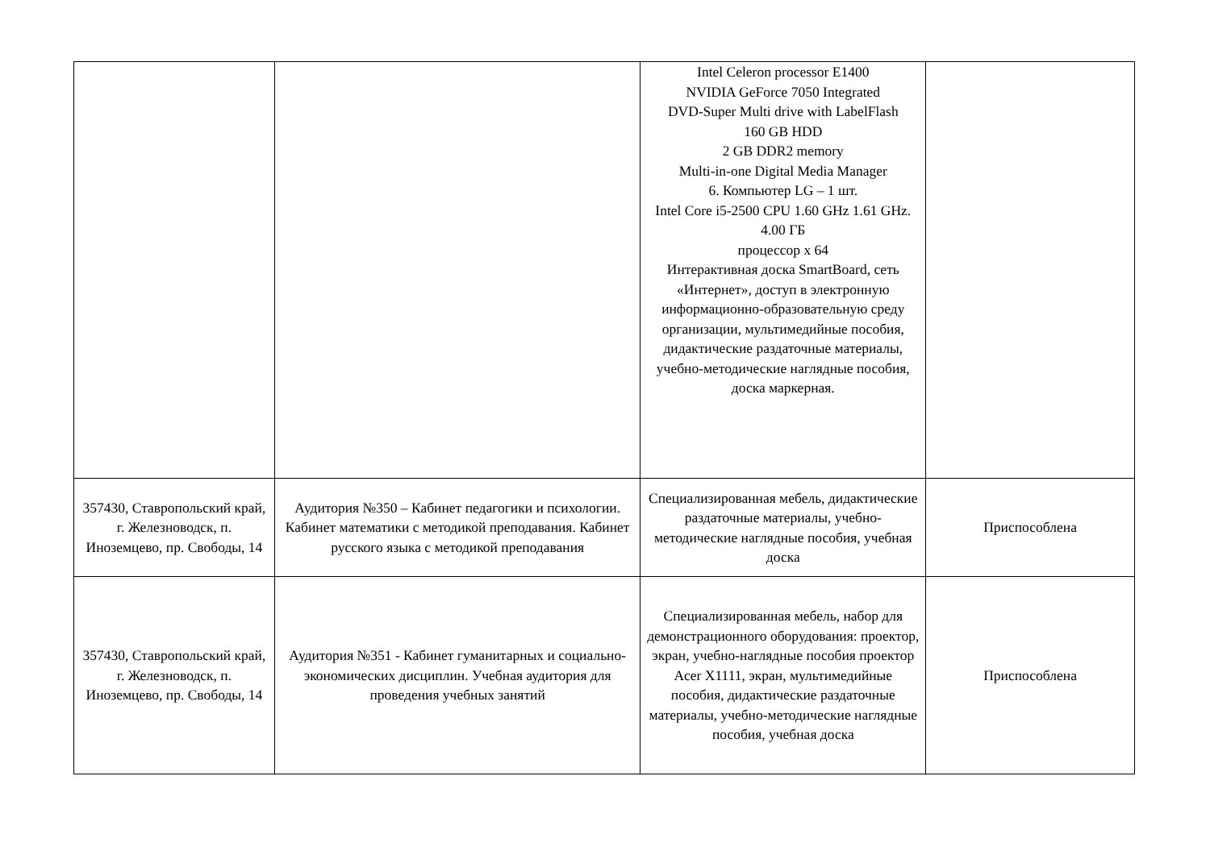| | | Intel Celeron processor E1400 NVIDIA GeForce 7050 Integrated DVD-Super Multi drive with LabelFlash 160 GB HDD 2 GB DDR2 memory Multi-in-one Digital Media Manager 6. Компьютер LG – 1 шт. Intel Core i5-2500 CPU 1.60 GHz 1.61 GHz. 4.00 ГБ процессор x 64 Интерактивная доска SmartBoard, сеть «Интернет», доступ в электронную информационно-образовательную среду организации, мультимедийные пособия, дидактические раздаточные материалы, учебно-методические наглядные пособия, доска маркерная. | |
| 357430, Ставропольский край, г. Железноводск, п. Иноземцево, пр. Свободы, 14 | Аудитория №350 – Кабинет педагогики и психологии. Кабинет математики с методикой преподавания. Кабинет русского языка с методикой преподавания | Специализированная мебель, дидактические раздаточные материалы, учебно-методические наглядные пособия, учебная доска | Приспособлена |
| 357430, Ставропольский край, г. Железноводск, п. Иноземцево, пр. Свободы, 14 | Аудитория №351 - Кабинет гуманитарных и социально-экономических дисциплин. Учебная аудитория для проведения учебных занятий | Специализированная мебель, набор для демонстрационного оборудования: проектор, экран, учебно-наглядные пособия проектор Acer X1111, экран, мультимедийные пособия, дидактические раздаточные материалы, учебно-методические наглядные пособия, учебная доска | Приспособлена |